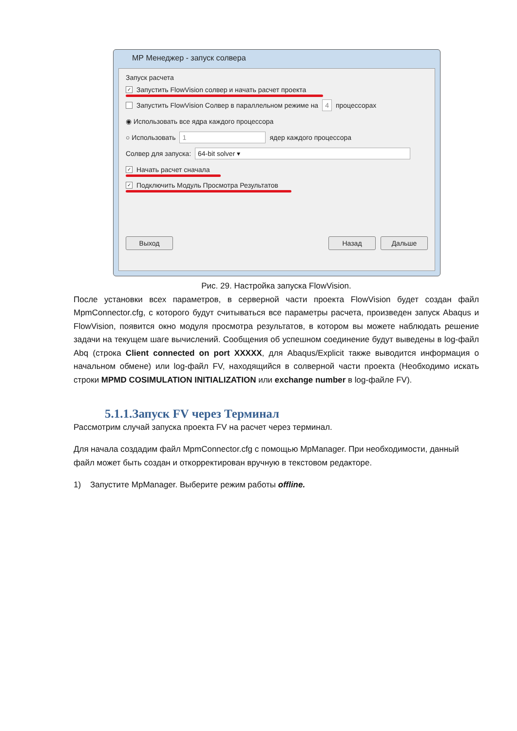МР Менеджер - запуск солвера
Запуск расчета
✓ Запустить FlowVision солвер и начать расчет проекта
Запустить FlowVision Солвер в параллельном режиме на 4 процессорах
◉ Использовать все ядра каждого процессора
○ Использовать 1 ядер каждого процессора
Солвер для запуска: 64-bit solver ▾
✓ Начать расчет сначала
✓ Подключить Модуль Просмотра Результатов
Выход Назад Дальше
Рис. 29. Настройка запуска FlowVision.
После установки всех параметров, в серверной части проекта FlowVision будет создан файл MpmConnector.cfg, с которого будут считываться все параметры расчета, произведен запуск Abaqus и FlowVision, появится окно модуля просмотра результатов, в котором вы можете наблюдать решение задачи на текущем шаге вычислений. Сообщения об успешном соединение будут выведены в log-файл Abq (строка Client connected on port XXXXX, для Abaqus/Explicit также выводится информация о начальном обмене) или log-файл FV, находящийся в солверной части проекта (Необходимо искать строки MPMD COSIMULATION INITIALIZATION или exchange number в log-файле FV).
5.1.1.Запуск FV через Терминал
Рассмотрим случай запуска проекта FV на расчет через терминал.
Для начала создадим файл MpmConnector.cfg с помощью MpManager. При необходимости, данный файл может быть создан и откорректирован вручную в текстовом редакторе.
1) Запустите MpManager. Выберите режим работы offline.